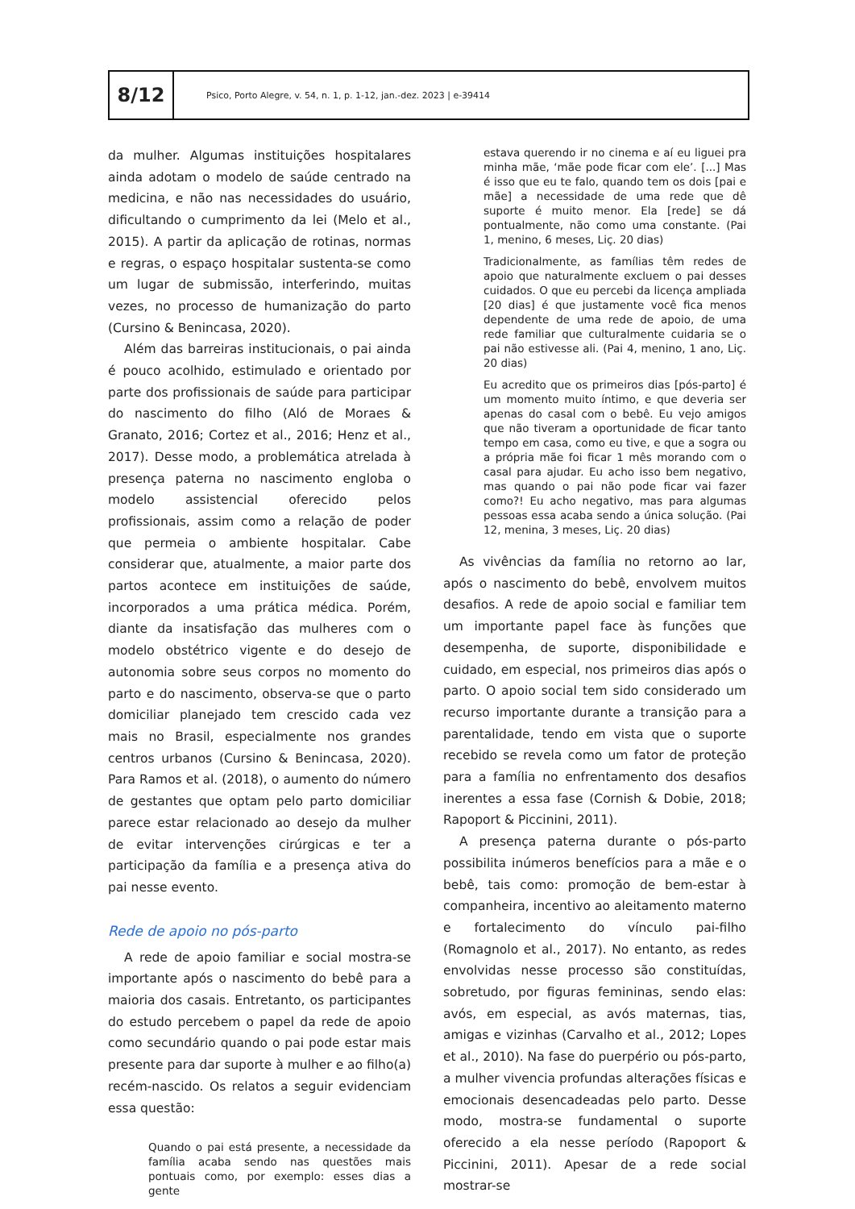8/12
Psico, Porto Alegre, v. 54, n. 1, p. 1-12, jan.-dez. 2023 | e-39414
da mulher. Algumas instituições hospitalares ainda adotam o modelo de saúde centrado na medicina, e não nas necessidades do usuário, dificultando o cumprimento da lei (Melo et al., 2015). A partir da aplicação de rotinas, normas e regras, o espaço hospitalar sustenta-se como um lugar de submissão, interferindo, muitas vezes, no processo de humanização do parto (Cursino & Benincasa, 2020).
Além das barreiras institucionais, o pai ainda é pouco acolhido, estimulado e orientado por parte dos profissionais de saúde para participar do nascimento do filho (Aló de Moraes & Granato, 2016; Cortez et al., 2016; Henz et al., 2017). Desse modo, a problemática atrelada à presença paterna no nascimento engloba o modelo assistencial oferecido pelos profissionais, assim como a relação de poder que permeia o ambiente hospitalar. Cabe considerar que, atualmente, a maior parte dos partos acontece em instituições de saúde, incorporados a uma prática médica. Porém, diante da insatisfação das mulheres com o modelo obstétrico vigente e do desejo de autonomia sobre seus corpos no momento do parto e do nascimento, observa-se que o parto domiciliar planejado tem crescido cada vez mais no Brasil, especialmente nos grandes centros urbanos (Cursino & Benincasa, 2020). Para Ramos et al. (2018), o aumento do número de gestantes que optam pelo parto domiciliar parece estar relacionado ao desejo da mulher de evitar intervenções cirúrgicas e ter a participação da família e a presença ativa do pai nesse evento.
Rede de apoio no pós-parto
A rede de apoio familiar e social mostra-se importante após o nascimento do bebê para a maioria dos casais. Entretanto, os participantes do estudo percebem o papel da rede de apoio como secundário quando o pai pode estar mais presente para dar suporte à mulher e ao filho(a) recém-nascido. Os relatos a seguir evidenciam essa questão:
Quando o pai está presente, a necessidade da família acaba sendo nas questões mais pontuais como, por exemplo: esses dias a gente
estava querendo ir no cinema e aí eu liguei pra minha mãe, ‘mãe pode ficar com ele’. [...] Mas é isso que eu te falo, quando tem os dois [pai e mãe] a necessidade de uma rede que dê suporte é muito menor. Ela [rede] se dá pontualmente, não como uma constante. (Pai 1, menino, 6 meses, Liç. 20 dias)
Tradicionalmente, as famílias têm redes de apoio que naturalmente excluem o pai desses cuidados. O que eu percebi da licença ampliada [20 dias] é que justamente você fica menos dependente de uma rede de apoio, de uma rede familiar que culturalmente cuidaria se o pai não estivesse ali. (Pai 4, menino, 1 ano, Liç. 20 dias)
Eu acredito que os primeiros dias [pós-parto] é um momento muito íntimo, e que deveria ser apenas do casal com o bebê. Eu vejo amigos que não tiveram a oportunidade de ficar tanto tempo em casa, como eu tive, e que a sogra ou a própria mãe foi ficar 1 mês morando com o casal para ajudar. Eu acho isso bem negativo, mas quando o pai não pode ficar vai fazer como?! Eu acho negativo, mas para algumas pessoas essa acaba sendo a única solução. (Pai 12, menina, 3 meses, Liç. 20 dias)
As vivências da família no retorno ao lar, após o nascimento do bebê, envolvem muitos desafios. A rede de apoio social e familiar tem um importante papel face às funções que desempenha, de suporte, disponibilidade e cuidado, em especial, nos primeiros dias após o parto. O apoio social tem sido considerado um recurso importante durante a transição para a parentalidade, tendo em vista que o suporte recebido se revela como um fator de proteção para a família no enfrentamento dos desafios inerentes a essa fase (Cornish & Dobie, 2018; Rapoport & Piccinini, 2011).
A presença paterna durante o pós-parto possibilita inúmeros benefícios para a mãe e o bebê, tais como: promoção de bem-estar à companheira, incentivo ao aleitamento materno e fortalecimento do vínculo pai-filho (Romagnolo et al., 2017). No entanto, as redes envolvidas nesse processo são constituídas, sobretudo, por figuras femininas, sendo elas: avós, em especial, as avós maternas, tias, amigas e vizinhas (Carvalho et al., 2012; Lopes et al., 2010). Na fase do puerpério ou pós-parto, a mulher vivencia profundas alterações físicas e emocionais desencadeadas pelo parto. Desse modo, mostra-se fundamental o suporte oferecido a ela nesse período (Rapoport & Piccinini, 2011). Apesar de a rede social mostrar-se